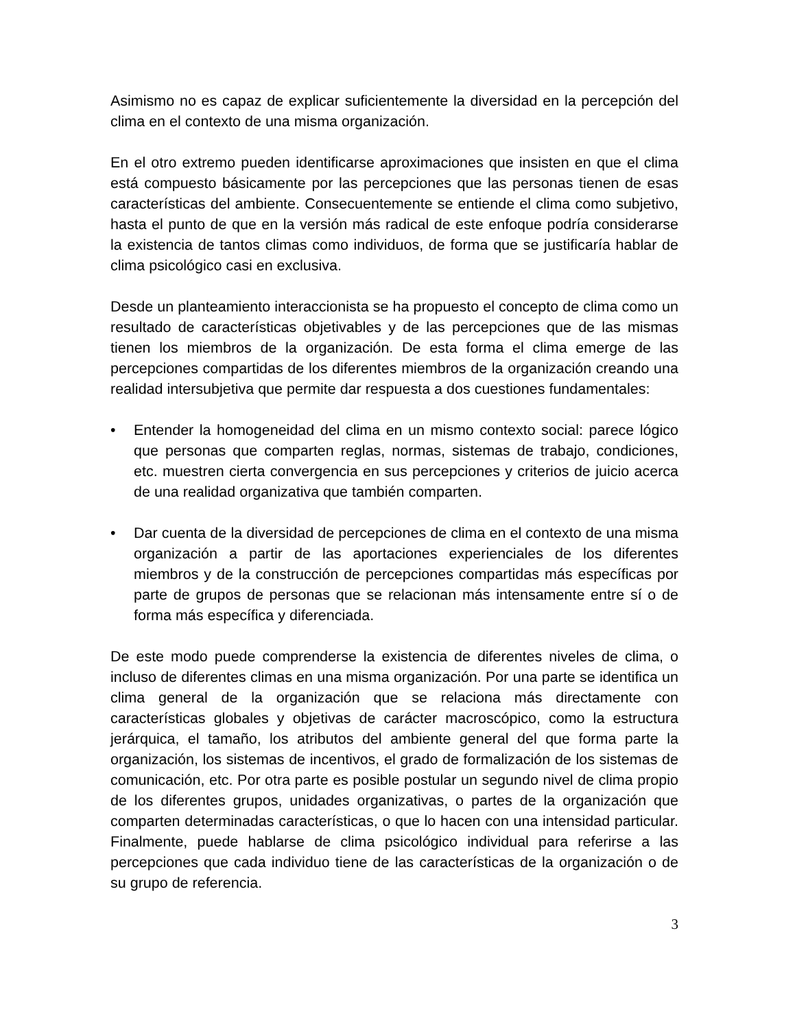Asimismo no es capaz de explicar suficientemente la diversidad en la percepción del clima en el contexto de una misma organización.
En el otro extremo pueden identificarse aproximaciones que insisten en que el clima está compuesto básicamente por las percepciones que las personas tienen de esas características del ambiente. Consecuentemente se entiende el clima como subjetivo, hasta el punto de que en la versión más radical de este enfoque podría considerarse la existencia de tantos climas como individuos, de forma que se justificaría hablar de clima psicológico casi en exclusiva.
Desde un planteamiento interaccionista se ha propuesto el concepto de clima como un resultado de características objetivables y de las percepciones que de las mismas tienen los miembros de la organización. De esta forma el clima emerge de las percepciones compartidas de los diferentes miembros de la organización creando una realidad intersubjetiva que permite dar respuesta a dos cuestiones fundamentales:
• Entender la homogeneidad del clima en un mismo contexto social: parece lógico que personas que comparten reglas, normas, sistemas de trabajo, condiciones, etc. muestren cierta convergencia en sus percepciones y criterios de juicio acerca de una realidad organizativa que también comparten.
• Dar cuenta de la diversidad de percepciones de clima en el contexto de una misma organización a partir de las aportaciones experienciales de los diferentes miembros y de la construcción de percepciones compartidas más específicas por parte de grupos de personas que se relacionan más intensamente entre sí o de forma más específica y diferenciada.
De este modo puede comprenderse la existencia de diferentes niveles de clima, o incluso de diferentes climas en una misma organización. Por una parte se identifica un clima general de la organización que se relaciona más directamente con características globales y objetivas de carácter macroscópico, como la estructura jerárquica, el tamaño, los atributos del ambiente general del que forma parte la organización, los sistemas de incentivos, el grado de formalización de los sistemas de comunicación, etc. Por otra parte es posible postular un segundo nivel de clima propio de los diferentes grupos, unidades organizativas, o partes de la organización que comparten determinadas características, o que lo hacen con una intensidad particular. Finalmente, puede hablarse de clima psicológico individual para referirse a las percepciones que cada individuo tiene de las características de la organización o de su grupo de referencia.
3